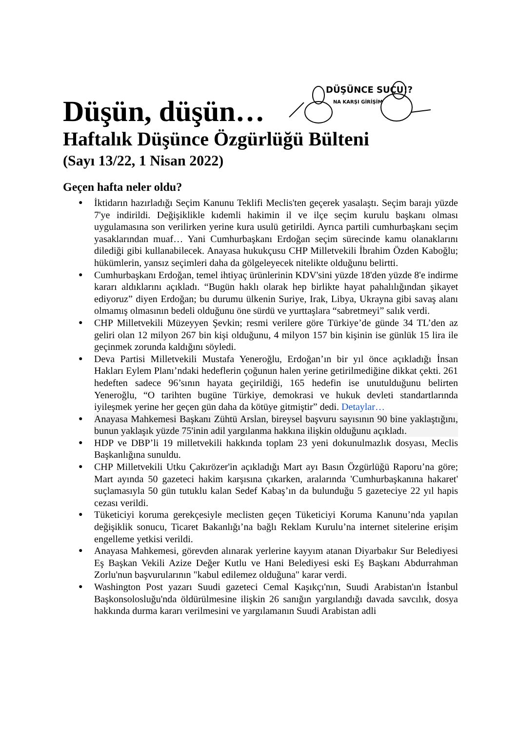Düşün, düşün…
DÜŞÜNCE SUÇU!?
NA KARŞI GİRİŞİM
Haftalık Düşünce Özgürlüğü Bülteni
(Sayı 13/22, 1 Nisan 2022)
Geçen hafta neler oldu?
● İktidarın hazırladığı Seçim Kanunu Teklifi Meclis'ten geçerek yasalaştı. Seçim barajı yüzde 7'ye indirildi. Değişiklikle kıdemli hakimin il ve ilçe seçim kurulu başkanı olması uygulamasına son verilirken yerine kura usulü getirildi. Ayrıca partili cumhurbaşkanı seçim yasaklarından muaf… Yani Cumhurbaşkanı Erdoğan seçim sürecinde kamu olanaklarını dilediği gibi kullanabilecek. Anayasa hukukçusu CHP Milletvekili İbrahim Özden Kaboğlu; hükümlerin, yansız seçimleri daha da gölgeleyecek nitelikte olduğunu belirtti.
● Cumhurbaşkanı Erdoğan, temel ihtiyaç ürünlerinin KDV'sini yüzde 18'den yüzde 8'e indirme kararı aldıklarını açıkladı. “Bugün haklı olarak hep birlikte hayat pahalılığından şikayet ediyoruz” diyen Erdoğan; bu durumu ülkenin Suriye, Irak, Libya, Ukrayna gibi savaş alanı olmamış olmasının bedeli olduğunu öne sürdü ve yurttaşlara “sabretmeyi” salık verdi.
● CHP Milletvekili Müzeyyen Şevkin; resmi verilere göre Türkiye’de günde 34 TL’den az geliri olan 12 milyon 267 bin kişi olduğunu, 4 milyon 157 bin kişinin ise günlük 15 lira ile geçinmek zorunda kaldığını söyledi.
● Deva Partisi Milletvekili Mustafa Yeneroğlu, Erdoğan’ın bir yıl önce açıkladığı İnsan Hakları Eylem Planı’ndaki hedeflerin çoğunun halen yerine getirilmediğine dikkat çekti. 261 hedeften sadece 96’sının hayata geçirildiği, 165 hedefin ise unutulduğunu belirten Yeneroğlu, “O tarihten bugüne Türkiye, demokrasi ve hukuk devleti standartlarında iyileşmek yerine her geçen gün daha da kötüye gitmiştir” dedi. Detaylar…
● Anayasa Mahkemesi Başkanı Zühtü Arslan, bireysel başvuru sayısının 90 bine yaklaştığını, bunun yaklaşık yüzde 75'inin adil yargılanma hakkına ilişkin olduğunu açıkladı.
● HDP ve DBP’li 19 milletvekili hakkında toplam 23 yeni dokunulmazlık dosyası, Meclis Başkanlığına sunuldu.
● CHP Milletvekili Utku Çakırözer'in açıkladığı Mart ayı Basın Özgürlüğü Raporu’na göre; Mart ayında 50 gazeteci hakim karşısına çıkarken, aralarında 'Cumhurbaşkanına hakaret' suçlamasıyla 50 gün tutuklu kalan Sedef Kabaş’ın da bulunduğu 5 gazeteciye 22 yıl hapis cezası verildi.
● Tüketiciyi koruma gerekçesiyle meclisten geçen Tüketiciyi Koruma Kanunu’nda yapılan değişiklik sonucu, Ticaret Bakanlığı’na bağlı Reklam Kurulu’na internet sitelerine erişim engelleme yetkisi verildi.
● Anayasa Mahkemesi, görevden alınarak yerlerine kayyım atanan Diyarbakır Sur Belediyesi Eş Başkan Vekili Azize Değer Kutlu ve Hani Belediyesi eski Eş Başkanı Abdurrahman Zorlu'nun başvurularının "kabul edilemez olduğuna" karar verdi.
● Washington Post yazarı Suudi gazeteci Cemal Kaşıkçı'nın, Suudi Arabistan'ın İstanbul Başkonsolosluğu'nda öldürülmesine ilişkin 26 sanığın yargılandığı davada savcılık, dosya hakkında durma kararı verilmesini ve yargılamanın Suudi Arabistan adli